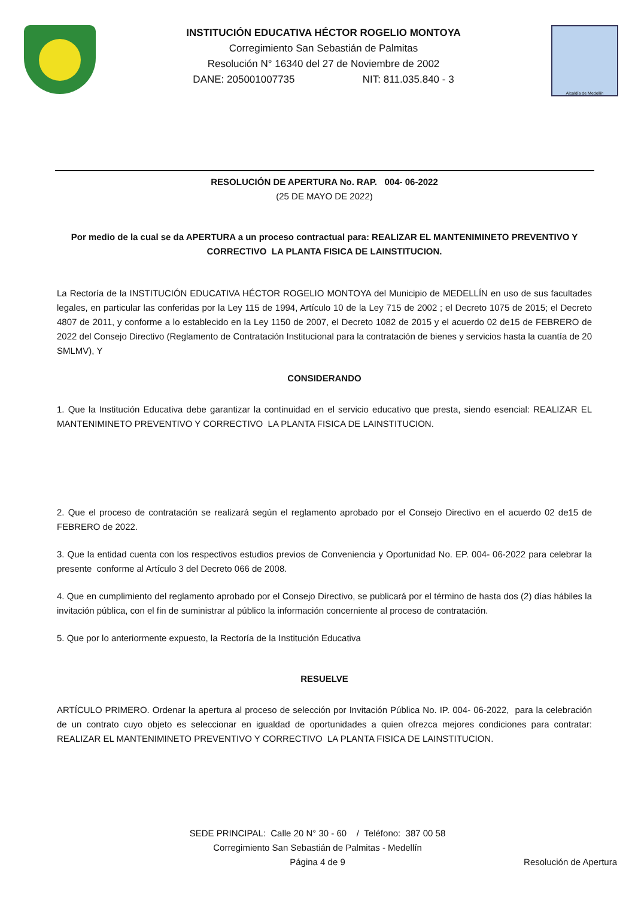INSTITUCIÓN EDUCATIVA HÉCTOR ROGELIO MONTOYA
Corregimiento San Sebastián de Palmitas
Resolución N° 16340 del 27 de Noviembre de 2002
DANE: 205001007735 NIT: 811.035.840 - 3
Alcaldía de Medellín
RESOLUCIÓN DE APERTURA No. RAP. 004- 06-2022
(25 DE MAYO DE 2022)
Por medio de la cual se da APERTURA a un proceso contractual para: REALIZAR EL MANTENIMINETO PREVENTIVO Y CORRECTIVO LA PLANTA FISICA DE LAINSTITUCION.
La Rectoría de la INSTITUCIÓN EDUCATIVA HÉCTOR ROGELIO MONTOYA del Municipio de MEDELLÍN en uso de sus facultades legales, en particular las conferidas por la Ley 115 de 1994, Artículo 10 de la Ley 715 de 2002 ; el Decreto 1075 de 2015; el Decreto 4807 de 2011, y conforme a lo establecido en la Ley 1150 de 2007, el Decreto 1082 de 2015 y el acuerdo 02 de15 de FEBRERO de 2022 del Consejo Directivo (Reglamento de Contratación Institucional para la contratación de bienes y servicios hasta la cuantía de 20 SMLMV), Y
CONSIDERANDO
1. Que la Institución Educativa debe garantizar la continuidad en el servicio educativo que presta, siendo esencial: REALIZAR EL MANTENIMINETO PREVENTIVO Y CORRECTIVO LA PLANTA FISICA DE LAINSTITUCION.
2. Que el proceso de contratación se realizará según el reglamento aprobado por el Consejo Directivo en el acuerdo 02 de15 de FEBRERO de 2022.
3. Que la entidad cuenta con los respectivos estudios previos de Conveniencia y Oportunidad No. EP. 004- 06-2022 para celebrar la presente conforme al Artículo 3 del Decreto 066 de 2008.
4. Que en cumplimiento del reglamento aprobado por el Consejo Directivo, se publicará por el término de hasta dos (2) días hábiles la invitación pública, con el fin de suministrar al público la información concerniente al proceso de contratación.
5. Que por lo anteriormente expuesto, la Rectoría de la Institución Educativa
RESUELVE
ARTÍCULO PRIMERO. Ordenar la apertura al proceso de selección por Invitación Pública No. IP. 004- 06-2022, para la celebración de un contrato cuyo objeto es seleccionar en igualdad de oportunidades a quien ofrezca mejores condiciones para contratar: REALIZAR EL MANTENIMINETO PREVENTIVO Y CORRECTIVO LA PLANTA FISICA DE LAINSTITUCION.
SEDE PRINCIPAL: Calle 20 N° 30 - 60 / Teléfono: 387 00 58
Corregimiento San Sebastián de Palmitas - Medellín
Página 4 de 9 Resolución de Apertura